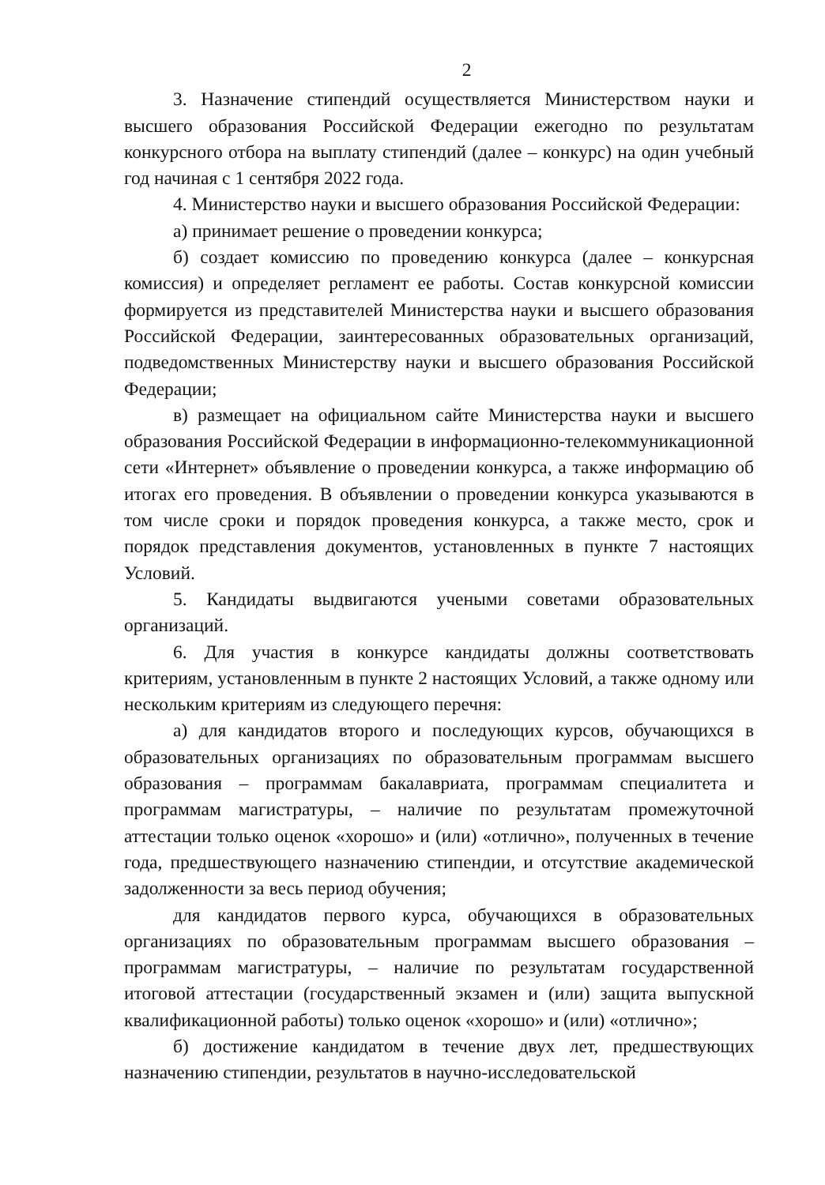2
3. Назначение стипендий осуществляется Министерством науки и высшего образования Российской Федерации ежегодно по результатам конкурсного отбора на выплату стипендий (далее – конкурс) на один учебный год начиная с 1 сентября 2022 года.
4. Министерство науки и высшего образования Российской Федерации:
а) принимает решение о проведении конкурса;
б) создает комиссию по проведению конкурса (далее – конкурсная комиссия) и определяет регламент ее работы. Состав конкурсной комиссии формируется из представителей Министерства науки и высшего образования Российской Федерации, заинтересованных образовательных организаций, подведомственных Министерству науки и высшего образования Российской Федерации;
в) размещает на официальном сайте Министерства науки и высшего образования Российской Федерации в информационно-телекоммуникационной сети «Интернет» объявление о проведении конкурса, а также информацию об итогах его проведения. В объявлении о проведении конкурса указываются в том числе сроки и порядок проведения конкурса, а также место, срок и порядок представления документов, установленных в пункте 7 настоящих Условий.
5. Кандидаты выдвигаются учеными советами образовательных организаций.
6. Для участия в конкурсе кандидаты должны соответствовать критериям, установленным в пункте 2 настоящих Условий, а также одному или нескольким критериям из следующего перечня:
а) для кандидатов второго и последующих курсов, обучающихся в образовательных организациях по образовательным программам высшего образования – программам бакалавриата, программам специалитета и программам магистратуры, – наличие по результатам промежуточной аттестации только оценок «хорошо» и (или) «отлично», полученных в течение года, предшествующего назначению стипендии, и отсутствие академической задолженности за весь период обучения;
для кандидатов первого курса, обучающихся в образовательных организациях по образовательным программам высшего образования – программам магистратуры, – наличие по результатам государственной итоговой аттестации (государственный экзамен и (или) защита выпускной квалификационной работы) только оценок «хорошо» и (или) «отлично»;
б) достижение кандидатом в течение двух лет, предшествующих назначению стипендии, результатов в научно-исследовательской